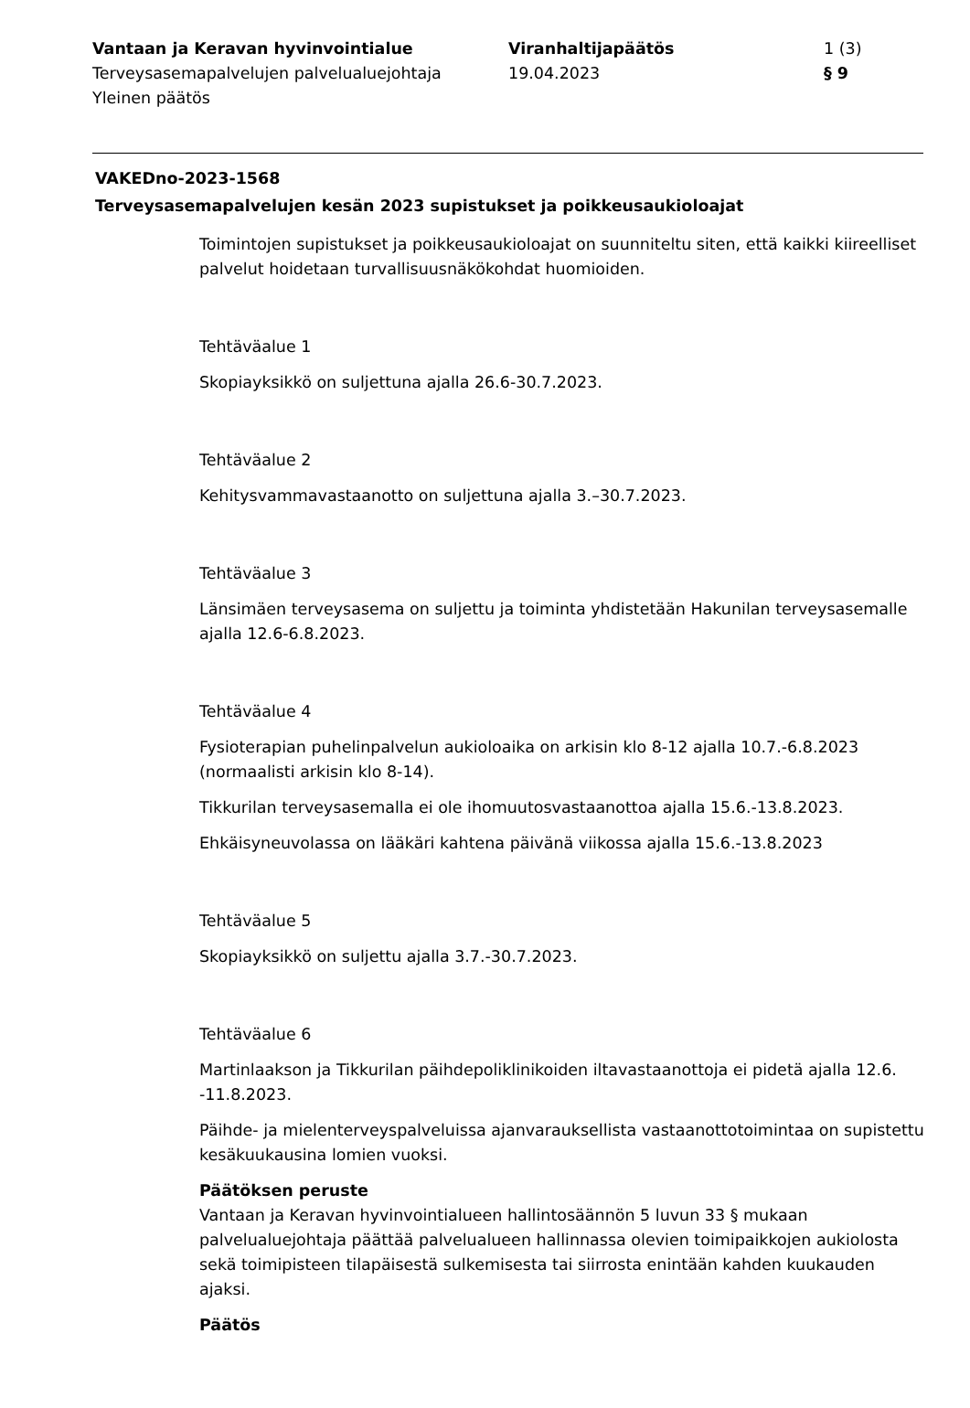Vantaan ja Keravan hyvinvointialue
Terveysasemapalvelujen palvelualuejohtaja
Yleinen päätös
Viranhaltijapäätös
19.04.2023
1 (3)
§ 9
VAKEDno-2023-1568
Terveysasemapalvelujen kesän 2023 supistukset ja poikkeusaukioloajat
Toimintojen supistukset ja poikkeusaukioloajat on suunniteltu siten, että kaikki kiireelliset palvelut hoidetaan turvallisuusnäkökohdat huomioiden.
Tehtäväalue 1
Skopiayksikkö on suljettuna ajalla 26.6-30.7.2023.
Tehtäväalue 2
Kehitysvammavastaanotto on suljettuna ajalla 3.–30.7.2023.
Tehtäväalue 3
Länsimäen terveysasema on suljettu ja toiminta yhdistetään Hakunilan terveysasemalle ajalla 12.6-6.8.2023.
Tehtäväalue 4
Fysioterapian puhelinpalvelun aukioloaika on arkisin klo 8-12 ajalla 10.7.-6.8.2023 (normaalisti arkisin klo 8-14).
Tikkurilan terveysasemalla ei ole ihomuutosvastaanottoa ajalla 15.6.-13.8.2023.
Ehkäisyneuvolassa on lääkäri kahtena päivänä viikossa ajalla 15.6.-13.8.2023
Tehtäväalue 5
Skopiayksikkö on suljettu ajalla 3.7.-30.7.2023.
Tehtäväalue 6
Martinlaakson ja Tikkurilan päihdepoliklinikoiden iltavastaanottoja ei pidetä ajalla 12.6. -11.8.2023.
Päihde- ja mielenterveyspalveluissa ajanvarauksellista vastaanottotoimintaa on supistettu kesäkuukausina lomien vuoksi.
Päätöksen peruste
Vantaan ja Keravan hyvinvointialueen hallintosäännön 5 luvun 33 § mukaan palvelualuejohtaja päättää palvelualueen hallinnassa olevien toimipaikkojen aukiolosta sekä toimipisteen tilapäisestä sulkemisesta tai siirrosta enintään kahden kuukauden ajaksi.
Päätös